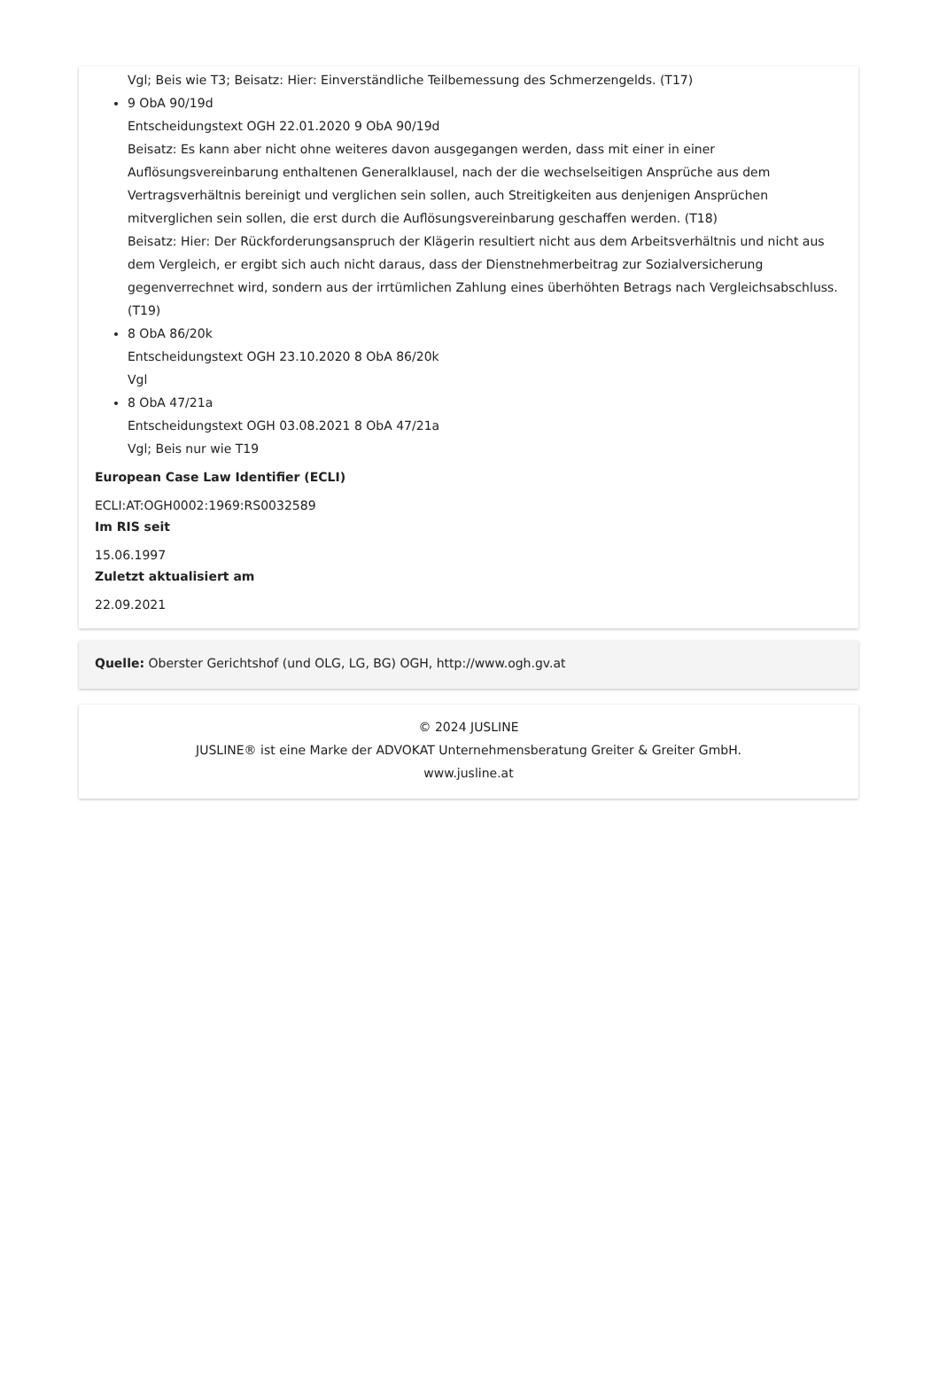Vgl; Beis wie T3; Beisatz: Hier: Einverständliche Teilbemessung des Schmerzengelds. (T17)
9 ObA 90/19d
Entscheidungstext OGH 22.01.2020 9 ObA 90/19d
Beisatz: Es kann aber nicht ohne weiteres davon ausgegangen werden, dass mit einer in einer Auflösungsvereinbarung enthaltenen Generalklausel, nach der die wechselseitigen Ansprüche aus dem Vertragsverhältnis bereinigt und verglichen sein sollen, auch Streitigkeiten aus denjenigen Ansprüchen mitverglichen sein sollen, die erst durch die Auflösungsvereinbarung geschaffen werden. (T18)
Beisatz: Hier: Der Rückforderungsanspruch der Klägerin resultiert nicht aus dem Arbeitsverhältnis und nicht aus dem Vergleich, er ergibt sich auch nicht daraus, dass der Dienstnehmerbeitrag zur Sozialversicherung gegenverrechnet wird, sondern aus der irrtümlichen Zahlung eines überhöhten Betrags nach Vergleichsabschluss. (T19)
8 ObA 86/20k
Entscheidungstext OGH 23.10.2020 8 ObA 86/20k
Vgl
8 ObA 47/21a
Entscheidungstext OGH 03.08.2021 8 ObA 47/21a
Vgl; Beis nur wie T19
European Case Law Identifier (ECLI)
ECLI:AT:OGH0002:1969:RS0032589
Im RIS seit
15.06.1997
Zuletzt aktualisiert am
22.09.2021
Quelle: Oberster Gerichtshof (und OLG, LG, BG) OGH, http://www.ogh.gv.at
© 2024 JUSLINE
JUSLINE® ist eine Marke der ADVOKAT Unternehmensberatung Greiter & Greiter GmbH.
www.jusline.at